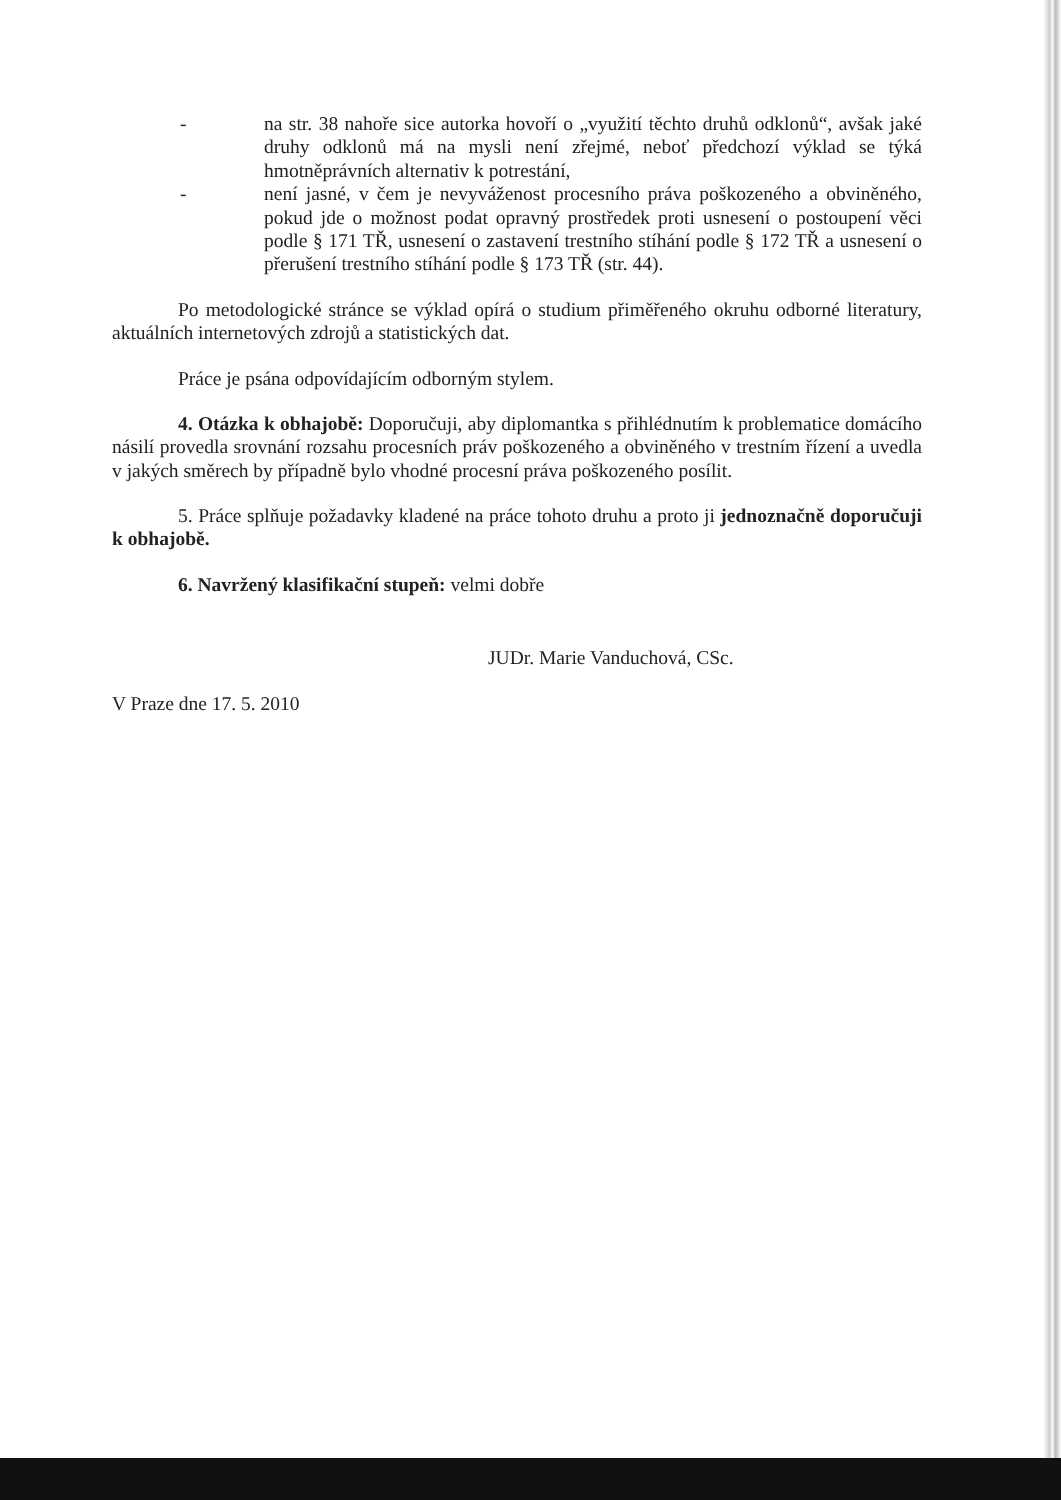- na str. 38 nahoře sice autorka hovoří o „využití těchto druhů odklonů“, avšak jaké druhy odklonů má na mysli není zřejmé, neboť předchozí výklad se týká hmotněprávních alternativ k potrestání,
- není jasné, v čem je nevyváženost procesního práva poškozeného a obviněného, pokud jde o možnost podat opravný prostředek proti usnesení o postoupení věci podle § 171 TŘ, usnesení o zastavení trestního stíhání podle § 172 TŘ a usnesení o přerušení trestního stíhání podle § 173 TŘ (str. 44).
Po metodologické stránce se výklad opírá o studium přiměřeného okruhu odborné literatury, aktuálních internetových zdrojů a statistických dat.
Práce je psána odpovídajícím odborným stylem.
4. Otázka k obhajobě: Doporučuji, aby diplomantka s přihlédnutím k problematice domácího násilí provedla srovnání rozsahu procesních práv poškozeného a obviněného v trestním řízení a uvedla v jakých směrech by případně bylo vhodné procesní práva poškozeného posílit.
5. Práce splňuje požadavky kladené na práce tohoto druhu a proto ji jednoznačně doporučuji k obhajobě.
6. Navržený klasifikační stupeň: velmi dobře
JUDr. Marie Vanduchová, CSc.
V Praze dne 17. 5. 2010